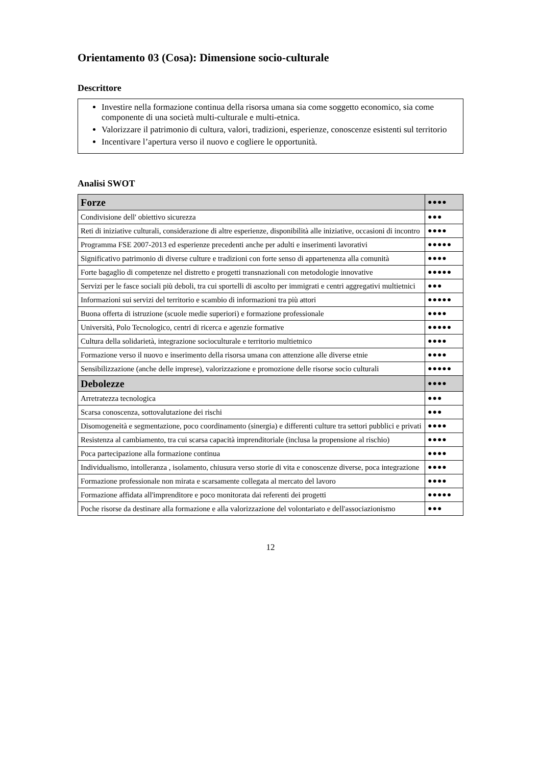Orientamento 03 (Cosa): Dimensione socio-culturale
Descrittore
Investire nella formazione continua della risorsa umana sia come soggetto economico, sia come componente di una società multi-culturale e multi-etnica.
Valorizzare il patrimonio di cultura, valori, tradizioni, esperienze, conoscenze esistenti sul territorio
Incentivare l’apertura verso il nuovo e cogliere le opportunità.
Analisi SWOT
| Forze | ●●●● |
| --- | --- |
| Condivisione dell' obiettivo sicurezza | ●●● |
| Reti di iniziative culturali, considerazione di altre esperienze, disponibilità alle iniziative, occasioni di incontro | ●●●● |
| Programma FSE 2007-2013 ed esperienze precedenti anche per adulti e inserimenti lavorativi | ●●●●● |
| Significativo patrimonio di diverse culture e tradizioni con forte senso di appartenenza alla comunità | ●●●● |
| Forte bagaglio di competenze nel distretto e progetti transnazionali con metodologie innovative | ●●●●● |
| Servizi per le fasce sociali più deboli, tra cui sportelli di ascolto per immigrati e centri aggregativi multietnici | ●●● |
| Informazioni sui servizi del territorio e scambio di informazioni tra più attori | ●●●●● |
| Buona offerta di istruzione (scuole medie superiori) e formazione professionale | ●●●● |
| Università, Polo Tecnologico, centri di ricerca e agenzie formative | ●●●●● |
| Cultura della solidarietà, integrazione socioculturale e territorio multietnico | ●●●● |
| Formazione verso il nuovo e inserimento della risorsa umana con attenzione alle diverse etnie | ●●●● |
| Sensibilizzazione (anche delle imprese), valorizzazione e promozione delle risorse socio culturali | ●●●●● |
| Debolezze | ●●●● |
| Arretratezza tecnologica | ●●● |
| Scarsa conoscenza, sottovalutazione dei rischi | ●●● |
| Disomogeneità e segmentazione, poco coordinamento (sinergia) e differenti culture tra settori pubblici e privati | ●●●● |
| Resistenza al cambiamento, tra cui scarsa capacità imprenditoriale (inclusa la propensione al rischio) | ●●●● |
| Poca partecipazione alla formazione continua | ●●●● |
| Individualismo, intolleranza , isolamento, chiusura verso storie di vita e conoscenze diverse, poca integrazione | ●●●● |
| Formazione professionale non mirata e scarsamente collegata al mercato del lavoro | ●●●● |
| Formazione affidata all'imprenditore e poco monitorata dai referenti dei progetti | ●●●●● |
| Poche risorse da destinare alla formazione e alla valorizzazione del volontariato e dell'associazionismo | ●●● |
12